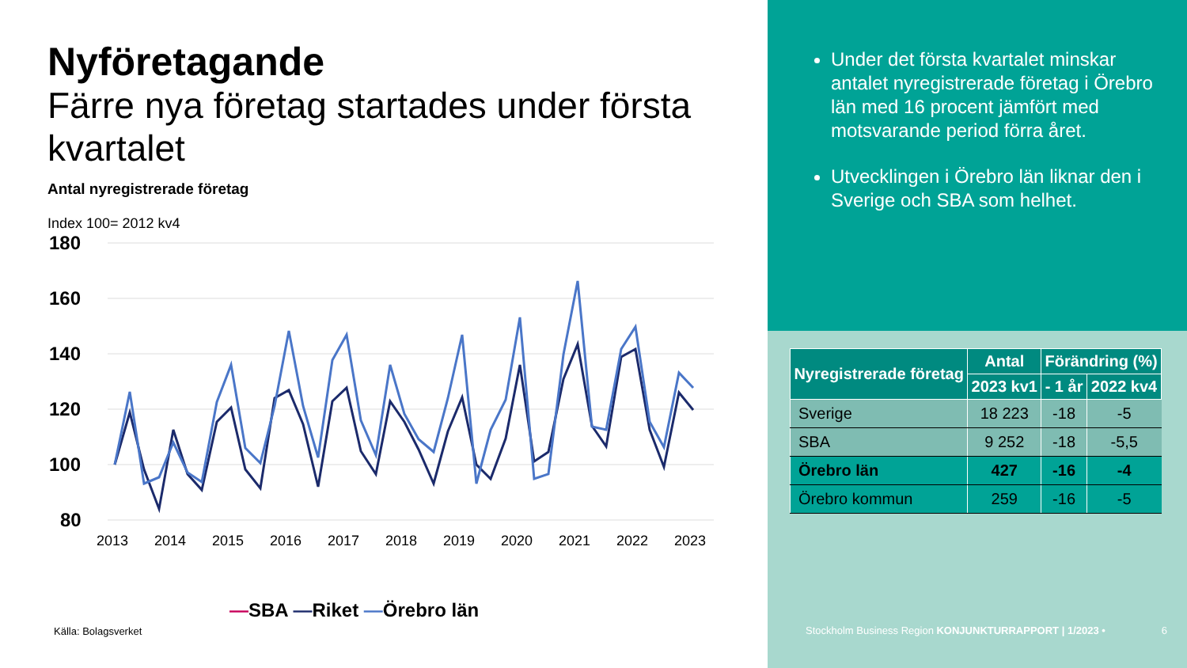Nyföretagande
Färre nya företag startades under första kvartalet
Antal nyregistrerade företag
Index 100= 2012 kv4
180
160
140
120
100
80
2013
2014
2015
2016
2017
2018
2019
2020
2021
2022
2023
—SBA —Riket —Örebro län
Källa: Bolagsverket
Under det första kvartalet minskar antalet nyregistrerade företag i Örebro län med 16 procent jämfört med motsvarande period förra året.
Utvecklingen i Örebro län liknar den i Sverige och SBA som helhet.
| Nyregistrerade företag | Antal | Förändring (%) | |
| --- | --- | --- | --- |
| | 2023 kv1 | - 1 år | 2022 kv4 |
| Sverige | 18 223 | -18 | -5 |
| SBA | 9 252 | -18 | -5,5 |
| Örebro län | 427 | -16 | -4 |
| Örebro kommun | 259 | -16 | -5 |
Stockholm Business Region KONJUNKTURRAPPORT | 1/2023 • 6